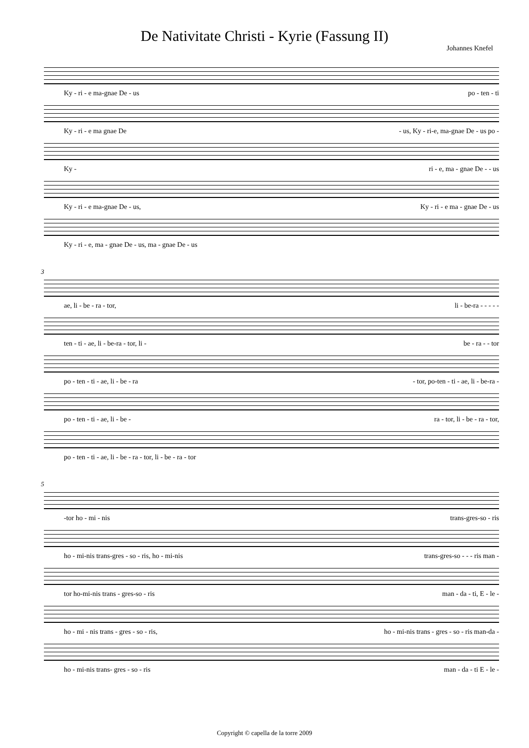De Nativitate Christi - Kyrie (Fassung II)
Johannes Knefel
Ky - ri - e ma-gnae De - us po - ten - ti
Ky - ri - e ma gnae De - us, Ky - ri-e, ma-gnae De - us po -
Ky - ri - e, ma - gnae De - - us
Ky - ri - e ma-gnae De - us, Ky - ri - e ma - gnae De - us
Ky - ri - e, ma - gnae De - us, ma - gnae De - us
3
ae, li - be - ra - tor, li - be-ra - - - - -
ten - ti - ae, li - be-ra - tor, li - be - ra - - tor
po - ten - ti - ae, li - be - ra - tor, po-ten - ti - ae, li - be-ra -
po - ten - ti - ae, li - be - ra - tor, li - be - ra - tor,
po - ten - ti - ae, li - be - ra - tor, li - be - ra - tor
5
-tor ho - mi - nis trans-gres-so - ris
ho - mi-nis trans-gres - so - ris, ho - mi-nis trans-gres-so - - - ris man -
tor ho-mi-nis trans - gres-so - ris man - da - ti, E - le -
ho - mi - nis trans - gres - so - ris, ho - mi-nis trans - gres - so - ris man-da -
ho - mi-nis trans- gres - so - ris man - da - ti E - le -
Copyright © capella de la torre 2009